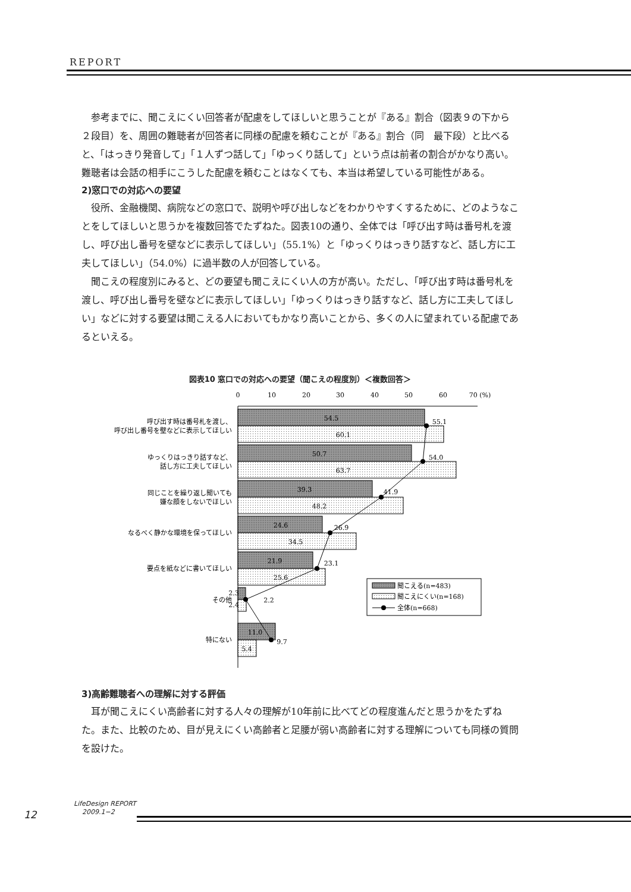REPORT
参考までに、聞こえにくい回答者が配慮をしてほしいと思うことが『ある』割合（図表９の下から２段目）を、周囲の難聴者が回答者に同様の配慮を頼むことが『ある』割合（同　最下段）と比べると、「はっきり発音して」「１人ずつ話して」「ゆっくり話して」という点は前者の割合がかなり高い。難聴者は会話の相手にこうした配慮を頼むことはなくても、本当は希望している可能性がある。
2)窓口での対応への要望
役所、金融機関、病院などの窓口で、説明や呼び出しなどをわかりやすくするために、どのようなことをしてほしいと思うかを複数回答でたずねた。図表10の通り、全体では「呼び出す時は番号札を渡し、呼び出し番号を壁などに表示してほしい」（55.1%）と「ゆっくりはっきり話すなど、話し方に工夫してほしい」（54.0%）に過半数の人が回答している。
聞こえの程度別にみると、どの要望も聞こえにくい人の方が高い。ただし、「呼び出す時は番号札を渡し、呼び出し番号を壁などに表示してほしい」「ゆっくりはっきり話すなど、話し方に工夫してほしい」などに対する要望は聞こえる人においてもかなり高いことから、多くの人に望まれている配慮であるといえる。
図表10 窓口での対応への要望（聞こえの程度別）＜複数回答＞
0
10
20
30
40
50
60
70 (%)
呼び出す時は番号札を渡し、
呼び出し番号を壁などに表示してほしい
ゆっくりはっきり話すなど、
話し方に工夫してほしい
同じことを繰り返し聞いても
嫌な顔をしないでほしい
なるべく静かな環境を保ってほしい
要点を紙などに書いてほしい
その他
特にない
54.5
60.1
50.7
63.7
39.3
48.2
24.6
34.5
21.9
25.6
2.3
2.4
11.0
5.4
55.1
54.0
41.9
26.9
23.1
2.2
9.7
聞こえる(n=483)
聞こえにくい(n=168)
全体(n=668)
3)高齢難聴者への理解に対する評価
耳が聞こえにくい高齢者に対する人々の理解が10年前に比べてどの程度進んだと思うかをたずねた。また、比較のため、目が見えにくい高齢者と足腰が弱い高齢者に対する理解についても同様の質問を設けた。
12
LifeDesign REPORT
2009.1−2